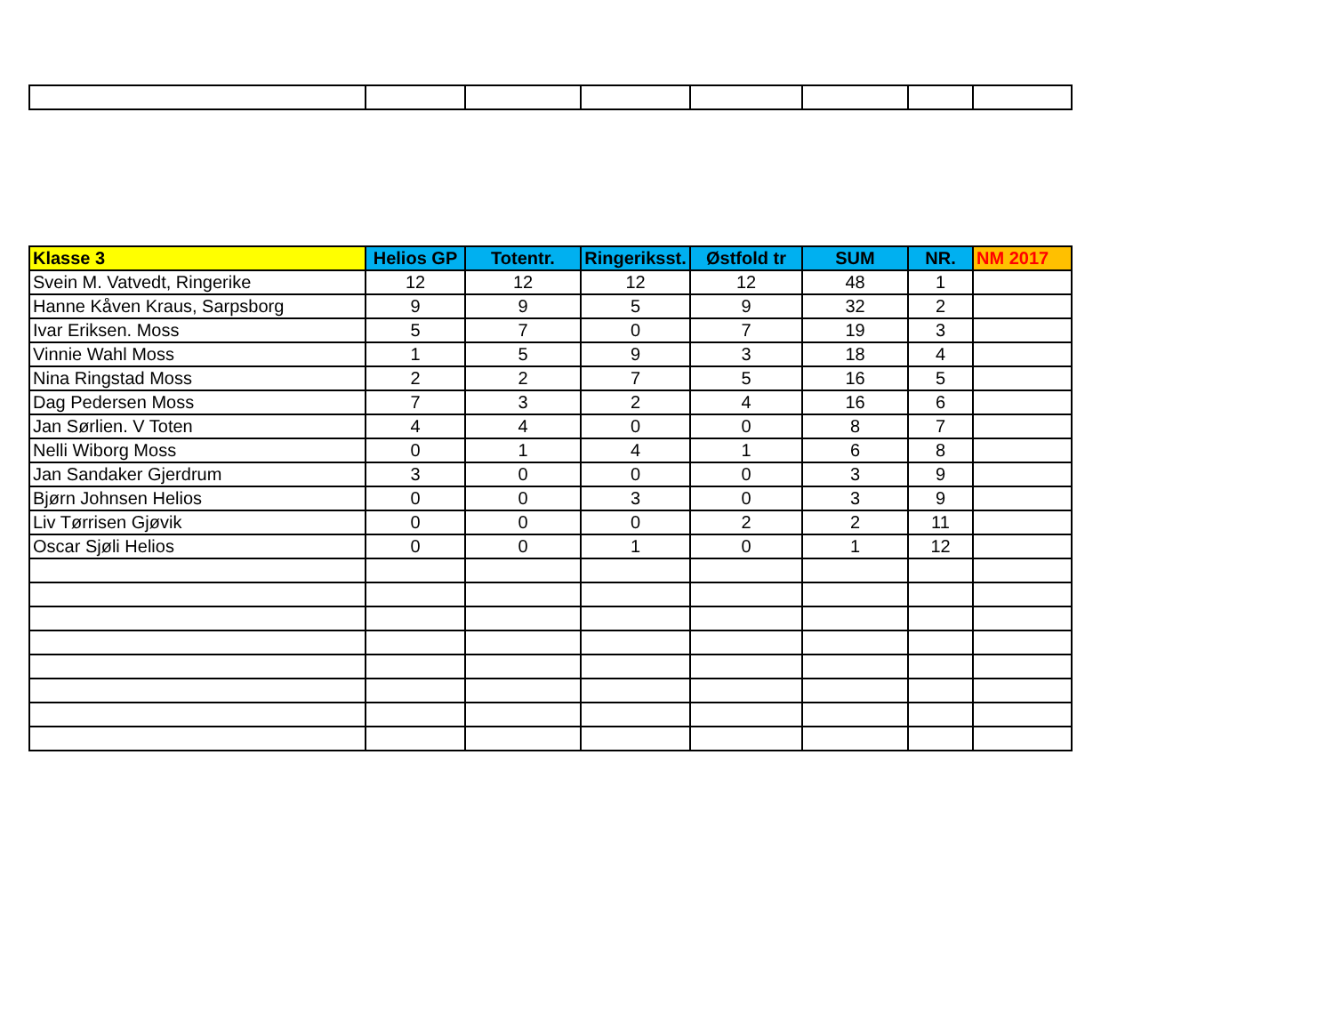| Klasse 3 | Helios GP | Totentr. | Ringeriksst. | Østfold tr | SUM | NR. | NM 2017 |
| --- | --- | --- | --- | --- | --- | --- | --- |
| Svein M. Vatvedt, Ringerike | 12 | 12 | 12 | 12 | 48 | 1 | |
| Hanne Kåven Kraus, Sarpsborg | 9 | 9 | 5 | 9 | 32 | 2 | |
| Ivar Eriksen. Moss | 5 | 7 | 0 | 7 | 19 | 3 | |
| Vinnie Wahl Moss | 1 | 5 | 9 | 3 | 18 | 4 | |
| Nina Ringstad Moss | 2 | 2 | 7 | 5 | 16 | 5 | |
| Dag Pedersen Moss | 7 | 3 | 2 | 4 | 16 | 6 | |
| Jan Sørlien. V Toten | 4 | 4 | 0 | 0 | 8 | 7 | |
| Nelli Wiborg Moss | 0 | 1 | 4 | 1 | 6 | 8 | |
| Jan Sandaker Gjerdrum | 3 | 0 | 0 | 0 | 3 | 9 | |
| Bjørn Johnsen Helios | 0 | 0 | 3 | 0 | 3 | 9 | |
| Liv Tørrisen Gjøvik | 0 | 0 | 0 | 2 | 2 | 11 | |
| Oscar Sjøli Helios | 0 | 0 | 1 | 0 | 1 | 12 | |